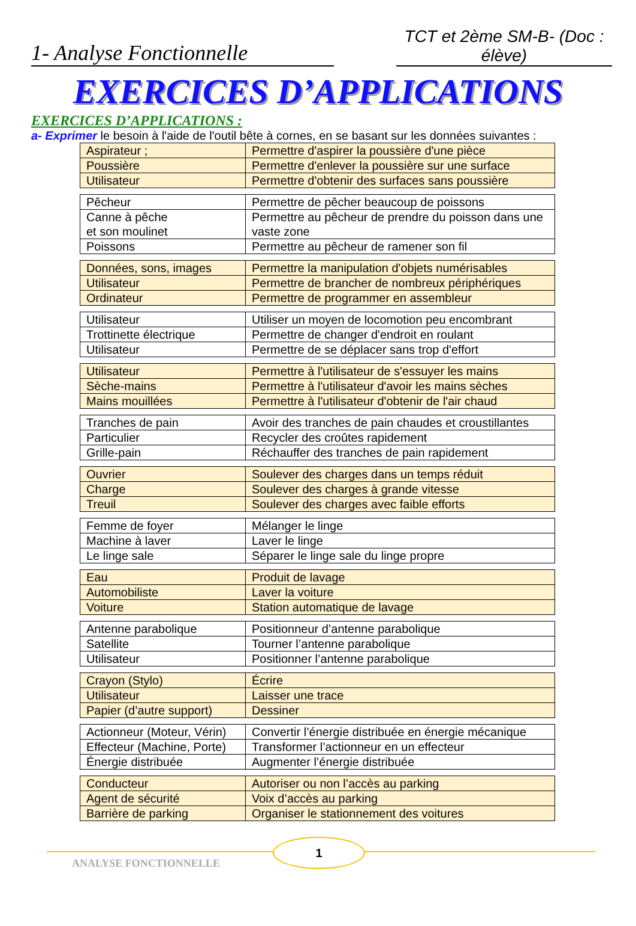1- Analyse Fonctionnelle
TCT et 2ème SM-B- (Doc : élève)
EXERCICES D’APPLICATIONS
EXERCICES D’APPLICATIONS :
a- Exprimer le besoin à l'aide de l'outil bête à cornes, en se basant sur les données suivantes :
| Aspirateur ; | Permettre d'aspirer la poussière d'une pièce |
| Poussière | Permettre d'enlever la poussière sur une surface |
| Utilisateur | Permettre d'obtenir des surfaces sans poussière |
| Pêcheur | Permettre de pêcher beaucoup de poissons |
| Canne à pêche et son moulinet | Permettre au pêcheur de prendre du poisson dans une vaste zone |
| Poissons | Permettre au pêcheur de ramener son fil |
| Données, sons, images | Permettre la manipulation d'objets numérisables |
| Utilisateur | Permettre de brancher de nombreux périphériques |
| Ordinateur | Permettre de programmer en assembleur |
| Utilisateur | Utiliser un moyen de locomotion peu encombrant |
| Trottinette électrique | Permettre de changer d'endroit en roulant |
| Utilisateur | Permettre de se déplacer sans trop d'effort |
| Utilisateur | Permettre à l'utilisateur de s'essuyer les mains |
| Sèche-mains | Permettre à l'utilisateur d'avoir les mains sèches |
| Mains mouillées | Permettre à l'utilisateur d'obtenir de l'air chaud |
| Tranches de pain | Avoir des tranches de pain chaudes et croustillantes |
| Particulier | Recycler des croûtes rapidement |
| Grille-pain | Réchauffer des tranches de pain rapidement |
| Ouvrier | Soulever des charges dans un temps réduit |
| Charge | Soulever des charges à grande vitesse |
| Treuil | Soulever des charges avec faible efforts |
| Femme de foyer | Mélanger le linge |
| Machine à laver | Laver le linge |
| Le linge sale | Séparer le linge sale du linge propre |
| Eau | Produit de lavage |
| Automobiliste | Laver la voiture |
| Voiture | Station automatique de lavage |
| Antenne parabolique | Positionneur d’antenne parabolique |
| Satellite | Tourner l’antenne parabolique |
| Utilisateur | Positionner l’antenne parabolique |
| Crayon (Stylo) | Écrire |
| Utilisateur | Laisser une trace |
| Papier (d’autre support) | Dessiner |
| Actionneur (Moteur, Vérin) | Convertir l’énergie distribuée en énergie mécanique |
| Effecteur (Machine, Porte) | Transformer l’actionneur en un effecteur |
| Énergie distribuée | Augmenter l’énergie distribuée |
| Conducteur | Autoriser ou non l’accès au parking |
| Agent de sécurité | Voix d’accès au parking |
| Barrière de parking | Organiser le stationnement des voitures |
1
ANALYSE FONCTIONNELLE